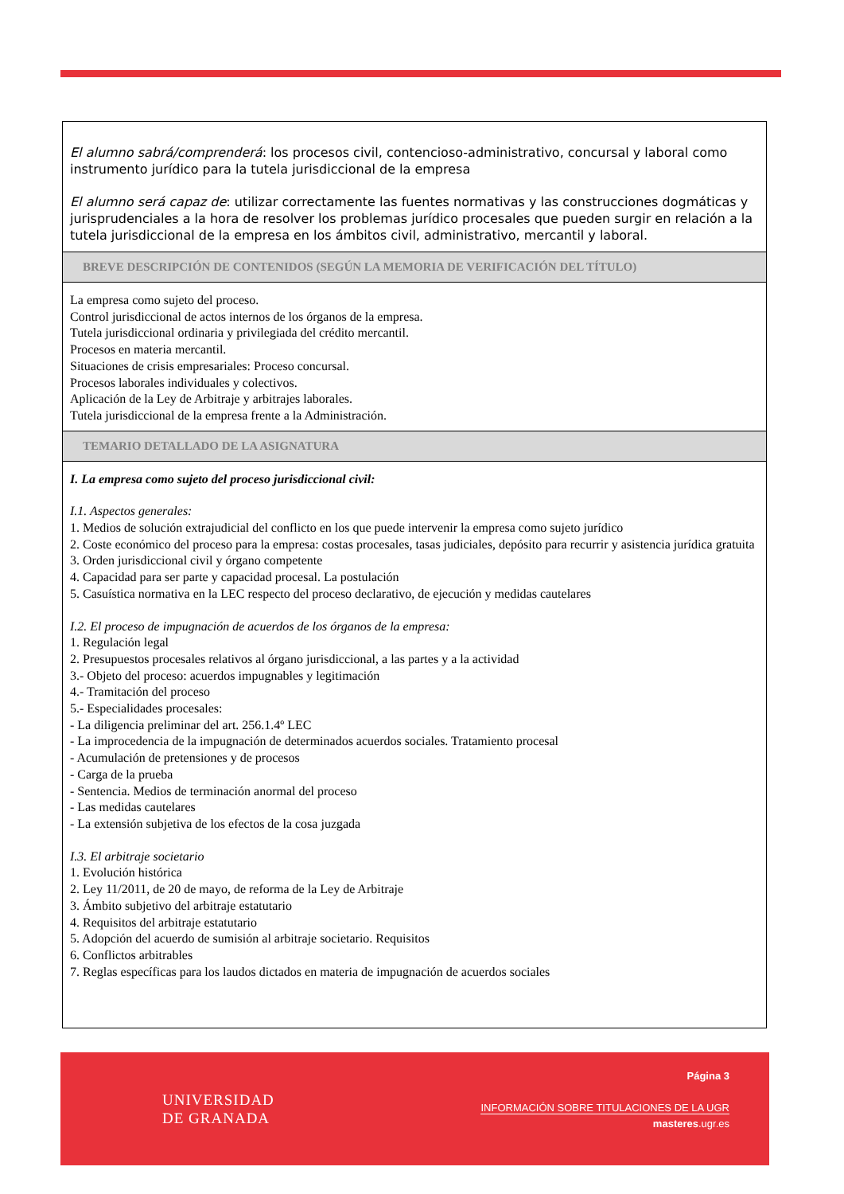El alumno sabrá/comprenderá: los procesos civil, contencioso-administrativo, concursal y laboral como instrumento jurídico para la tutela jurisdiccional de la empresa
El alumno será capaz de: utilizar correctamente las fuentes normativas y las construcciones dogmáticas y jurisprudenciales a la hora de resolver los problemas jurídico procesales que pueden surgir en relación a la tutela jurisdiccional de la empresa en los ámbitos civil, administrativo, mercantil y laboral.
BREVE DESCRIPCIÓN DE CONTENIDOS (SEGÚN LA MEMORIA DE VERIFICACIÓN DEL TÍTULO)
La empresa como sujeto del proceso.
Control jurisdiccional de actos internos de los órganos de la empresa.
Tutela jurisdiccional ordinaria y privilegiada del crédito mercantil.
Procesos en materia mercantil.
Situaciones de crisis empresariales: Proceso concursal.
Procesos laborales individuales y colectivos.
Aplicación de la Ley de Arbitraje y arbitrajes laborales.
Tutela jurisdiccional de la empresa frente a la Administración.
TEMARIO DETALLADO DE LA ASIGNATURA
I. La empresa como sujeto del proceso jurisdiccional civil:
I.1. Aspectos generales:
1. Medios de solución extrajudicial del conflicto en los que puede intervenir la empresa como sujeto jurídico
2. Coste económico del proceso para la empresa: costas procesales, tasas judiciales, depósito para recurrir y asistencia jurídica gratuita
3. Orden jurisdiccional civil y órgano competente
4. Capacidad para ser parte y capacidad procesal. La postulación
5. Casuística normativa en la LEC respecto del proceso declarativo, de ejecución y medidas cautelares
I.2. El proceso de impugnación de acuerdos de los órganos de la empresa:
1. Regulación legal
2. Presupuestos procesales relativos al órgano jurisdiccional, a las partes y a la actividad
3.- Objeto del proceso: acuerdos impugnables y legitimación
4.- Tramitación del proceso
5.- Especialidades procesales:
- La diligencia preliminar del art. 256.1.4º LEC
- La improcedencia de la impugnación de determinados acuerdos sociales. Tratamiento procesal
- Acumulación de pretensiones y de procesos
- Carga de la prueba
- Sentencia. Medios de terminación anormal del proceso
- Las medidas cautelares
- La extensión subjetiva de los efectos de la cosa juzgada
I.3. El arbitraje societario
1. Evolución histórica
2. Ley 11/2011, de 20 de mayo, de reforma de la Ley de Arbitraje
3. Ámbito subjetivo del arbitraje estatutario
4. Requisitos del arbitraje estatutario
5. Adopción del acuerdo de sumisión al arbitraje societario. Requisitos
6. Conflictos arbitrables
7. Reglas específicas para los laudos dictados en materia de impugnación de acuerdos sociales
UNIVERSIDAD
DE GRANADA
Página 3
INFORMACIÓN SOBRE TITULACIONES DE LA UGR
masteres.ugr.es